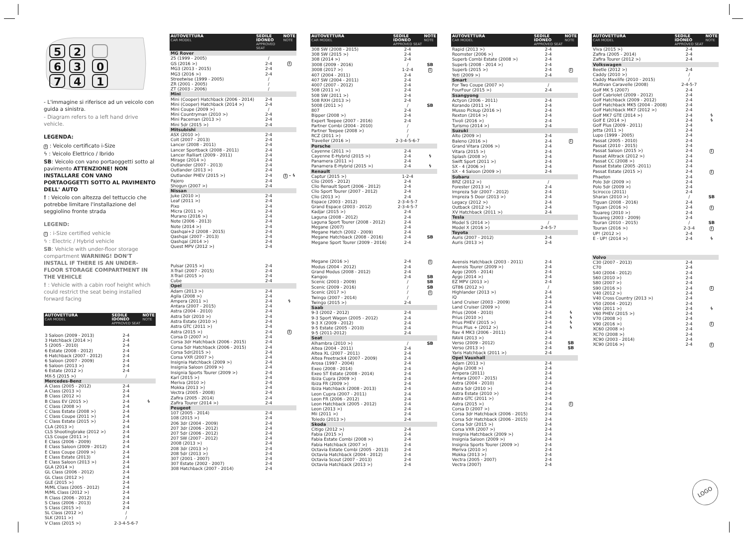LOGO
5
2
6
3
0
7
4
1
- L'immagine si riferisce ad un veicolo con guida a sinistra.
- Diagram refers to a left hand drive vehicle.
LEGENDA:
i : Veicolo certificato i-Size
ϟ : Veicolo Elettrico / Ibrido
SB: Veicolo con vano portaoggetti sotto al pavimento ATTENZIONE! NON INSTALLARE CON VANO PORTAOGGETTI SOTTO AL PAVIMENTO DELL' AUTO
! : Veicolo con altezza del tettuccio che potrebbe limitare l'installazione del seggiolino fronte strada
LEGEND:
i : i-Size certified vehicle
ϟ : Electric / Hybrid vehicle
SB: Vehicle with under-floor storage compartment WARNING! DON'T INSTALL IF THERE IS AN UNDER-FLOOR STORAGE COMPARTMENT IN THE VEHICLE
! : Vehicle with a cabin roof height which could restrict the seat being installed forward facing
| AUTOVETTURA CAR MODEL | SEDILE IDONEO APPROVED SEAT | NOTE NOTE |
| --- | --- | --- |
| 3 Saloon (2009 - 2013) | 2-4 | |
| 3 Hatchback (2014 >) | 2-4 | |
| 5 (2005 - 2010) | 2-4 | |
| 6 Estate (2008 - 2012) | 2-4 | |
| 6 Hatchback (2007 - 2012) | 2-4 | |
| 6 Saloon (2007 - 2009) | 2-4 | |
| 6 Saloon (2013 >) | 2-4 | |
| 6 Estate (2012 >) | 2-4 | |
| MX-5 (2015 >) | / | |
| Mercedes-Benz | | |
| A Class (2005 - 2012) | 2-4 | |
| A Class (2013 >) | 2-4 | |
| B Class (2012 >) | 2-4 | |
| B Class EV (2015 >) | 2-4 | ϟ |
| C Class (2008 >) | 2-4 | |
| C Class Estate (2008 >) | 2-4 | |
| C Class Coupe (2011 >) | 2-4 | |
| C Class Estate (2015 >) | 2-4 | |
| CLA (2013 >) | 2-4 | |
| CLS Shootingbrake (2012 >) | 2-4 | |
| CLS Coupe (2011 >) | 2-4 | |
| E Class (2006 - 2009) | 2-4 | |
| E Class Saloon (2009 - 2012) | 2-4 | |
| E Class Coupe (2009 >) | 2-4 | |
| E Class Estate (2013) | 2-4 | |
| E Class Saloon (2013 >) | 2-4 | |
| GLA (2014 >) | 2-4 | |
| GL Class (2006 - 2012) | 2-4 | |
| GL Class (2012 >) | 2-4 | |
| GLE (2015 >) | 2-4 | |
| M/ML Class (2005 - 2012) | 2-4 | |
| M/ML Class (2012 >) | 2-4 | |
| R Class (2006 - 2012) | 2-4 | |
| S Class (2006 - 2013) | 2-4 | |
| S Class (2015 >) | 2-4 | |
| SL Class (2012 >) | / | |
| SLK (2011 >) | / | |
| V Class (2015 >) | 2-3-4-5-6-7 | |
| AUTOVETTURA CAR MODEL | SEDILE IDONEO APPROVED SEAT | NOTE NOTE |
| --- | --- | --- |
| MG Rover | | |
| 25 (1999 - 2005) | / | |
| GS (2016 >) | 2-4 | i |
| MG3 (2013 - 2015) | 2-4 | |
| MG3 (2016 >) | 2-4 | |
| Streetwise (1999 - 2005) | / | |
| ZR (2001 - 2005) | / | |
| ZT (2003 - 2006) | / | |
| Mini | | |
| Mini (Cooper) Hatchback (2006 - 2014) | 2-4 | |
| Mini (Cooper) Hatchback (2014 >) | 2-4 | |
| Mini Coupe (2009 >) | / | |
| Mini Countryman (2010 >) | 2-4 | |
| Mini Paceman (2013 >) | 2-4 | |
| Mini 5dr (2015 >) | 2-4 | |
| Mitsubishi | | |
| ASX (2010 >) | 2-4 | |
| Colt (2007 - 2013) | 2-4 | |
| Lancer (2008 - 2011) | 2-4 | |
| Lancer Sportback (2008 - 2011) | 2-4 | |
| Lancer Ralliart (2009 - 2011) | 2-4 | |
| Mirage (2014 >) | 2-4 | |
| Outlander (2007 - 2013) | 2-4 | |
| Outlander (2013 >) | 2-4 | |
| Outlander PHEV (2015 >) | 2-4 | i - ϟ |
| Pajero | 2-4 | |
| Shogun (2007 >) | 2-4 | |
| Nissan | | |
| Juke (2010 >) | 2-4 | |
| Leaf (2011 >) | 2-4 | |
| Pixo | 2-4 | |
| Micra (2011 >) | 2-4 | |
| Murano (2016 >) | 2-4 | |
| Note (2006 - 2013) | 2-4 | |
| Note (2014 >) | 2-4 | |
| Qashqai+2 (2008 - 2015) | 2-4 | |
| Qashqai (2007 - 2013) | 2-4 | |
| Qashqai (2014 >) | 2-4 | |
| Quest MPV (2012 >) | 2-4 | |
| Pulsar (2015 >) | 2-4 | |
| X-Trail (2007 - 2015) | 2-4 | |
| X-Trail (2015 >) | 2-4 | |
| Cube | 2-4 | |
| Opel | | |
| Adam (2013 >) | 2-4 | |
| Agila (2008 >) | 2-4 | |
| Ampera (2011 >) | 2-4 | ϟ |
| Antara (2007 - 2015) | 2-4 | |
| Astra (2004 - 2010) | 2-4 | |
| Astra 5dr (2010 >) | 2-4 | |
| Astra Estate (2010 >) | 2-4 | |
| Astra GTC (2011 >) | 2-4 | |
| Astra (2015 >) | 2-4 | i |
| Corsa D (2007 >) | 2-4 | |
| Corsa 3dr Hatchback (2006 - 2015) | 2-4 | |
| Corsa 5dr Hatchback (2006 - 2015) | 2-4 | |
| Corsa 5dr(2015 >) | 2-4 | |
| Corsa VXR (2007 >) | 2-4 | |
| Insignia Hatchback (2009 >) | 2-4 | |
| Insignia Saloon (2009 >) | 2-4 | |
| Insignia Sports Tourer (2009 >) | 2-4 | |
| Karl (2015 >) | 2-4 | |
| Meriva (2010 >) | 2-4 | |
| Mokka (2013 >) | 2-4 | |
| Vectra (2005 - 2008) | 2-4 | |
| Zafira (2005 - 2014) | 2-4 | |
| Zafira Tourer (2014 >) | 2-4 | |
| Peugeot | | |
| 107 (2005 - 2014) | 2-4 | |
| 108 (2015 >) | 2-4 | |
| 206 3dr (2004 - 2009) | 2-4 | |
| 207 3dr (2006 - 2012) | 2-4 | |
| 207 5dr (2006 - 2012) | 2-4 | |
| 207 SW (2007 - 2012) | 2-4 | |
| 2008 (2013 >) | 2-4 | |
| 208 3dr (2013 >) | 2-4 | |
| 208 5dr (2013 >) | 2-4 | |
| 307 (2001 - 2007) | 2-4 | |
| 307 Estate (2002 - 2007) | 2-4 | |
| 308 Hatchback (2007 - 2014) | 2-4 | |
| AUTOVETTURA CAR MODEL | SEDILE IDONEO APPROVED SEAT | NOTE NOTE |
| --- | --- | --- |
| 308 SW (2008 - 2015) | 2-4 | |
| 308 SW (2015 >) | 2-4 | |
| 308 (2014 >) | 2-4 | |
| 3008 (2009 - 2016) | / | SB |
| 3008 (2017 >) | 1-2-4 | i |
| 407 (2004 - 2011) | 2-4 | |
| 407 SW (2004 - 2011) | 2-4 | |
| 4007 (2007 - 2012) | 2-4 | |
| 508 (2011 >) | 2-4 | |
| 508 SW (2011 >) | 2-4 | |
| 508 RXH (2013 >) | 2-4 | |
| 5008 (2011 >) | / | SB |
| 807 | 2-4 | |
| Bipper (2008 >) | 2-4 | |
| Expert Teepee (2007 - 2016) | 2-4 | |
| Partner Combi (2004 - 2010) | / | |
| Partner Teepee (2008 >) | / | |
| RCZ (2011 >) | / | |
| Traveller (2016 >) | 2-3-4-5-6-7 | |
| Porsche | | |
| Cayenne (2011 >) | 2-4 | |
| Cayenne E-Hybrid (2015 >) | 2-4 | ϟ |
| Panamera (2011 >) | 2-4 | |
| Panamera E-Hybrid (2015 >) | 2-4 | ϟ |
| Renault | | |
| Captur (2015 >) | 1-2-4 | |
| Clio (2005 - 2012) | 2-4 | |
| Clio Renault Sport (2006 - 2012) | 2-4 | |
| Clio Sport Tourer (2007 - 2012) | 2-4 | |
| Clio (2013 >) | 2-4 | |
| Espace (2003 - 2012) | 2-3-4-5-7 | |
| Grand Espace (2003 - 2012) | 2-3-4-5-7 | |
| Kadjar (2015 >) | 2-4 | |
| Laguna (2008 - 2012) | 2-4 | |
| Laguna Sport Tourer (2008 - 2012) | 2-4 | |
| Megane (2007) | 2-4 | |
| Megane Hatch (2002 - 2009) | 2-4 | |
| Megane Hatchback (2008 - 2016) | 2-4 | SB |
| Megane Sport Tourer (2009 - 2016) | 2-4 | |
| Megane (2016 >) | 2-4 | i |
| Modus (2004 - 2012) | 2-4 | |
| Grand Modus (2008 - 2012) | 2-4 | |
| Kangoo | 2-4 | SB |
| Scenic (2003 - 2009) | / | SB |
| Scenic (2009 - 2016) | / | SB |
| Scenic (2017 >) | / | i |
| Twingo (2007 - 2014) | / | |
| Twingo (2015 >) | 2-4 | |
| Saab | | |
| 9-3 (2002 - 2012) | 2-4 | |
| 9-3 Sport Wagon (2005 - 2012) | 2-4 | |
| 9-3 X (2009 - 2012) | 2-4 | |
| 9-5 Estate (2005 - 2010) | 2-4 | |
| 9-5 (2011-2012) | 2-4 | |
| Seat | | |
| Alhambra (2010 >) | / | SB |
| Altea (2004 - 2011) | 2-4 | |
| Altea XL (2007 - 2011) | 2-4 | |
| Altea Freetrack4 (2007 - 2009) | 2-4 | |
| Arosa (1997 - 2004) | 2-4 | |
| Exeo (2008 - 2014) | 2-4 | |
| Exeo ST Estate (2008 - 2014) | 2-4 | |
| Ibiza Cupra (2009 >) | 2-4 | |
| Ibiza FR (2009 >) | 2-4 | |
| Ibiza Hatchback (2008 - 2013) | 2-4 | |
| Leon Cupra (2007 - 2011) | 2-4 | |
| Leon FR (2006 - 2012) | 2-4 | |
| Leon Hatchback (2005 - 2012) | 2-4 | |
| Leon (2013 >) | 2-4 | |
| Mii (2011 >) | 2-4 | |
| Toledo (2013 >) | 2-4 | |
| Skoda | | |
| Citigo (2012 >) | 2-4 | |
| Fabia (2015 >) | 2-4 | |
| Fabia Estate Combi (2008 >) | 2-4 | |
| Fabia Hatchback (2007 >) | 2-4 | |
| Octavia Estate Combi (2005 - 2013) | 2-4 | |
| Octavia Hatchback (2004 - 2012) | 2-4 | |
| Octavia Scout (2007 - 2013) | 2-4 | |
| Octavia Hatchback (2013 >) | 2-4 | |
| AUTOVETTURA CAR MODEL | SEDILE IDONEO APPROVED SEAT | NOTE NOTE |
| --- | --- | --- |
| Rapid (2013 >) | 2-4 | |
| Roomster (2006 >) | 2-4 | |
| Superb Combi Estate (2008 >) | 2-4 | |
| Superb (2008 - 2014 >) | 2-4 | |
| Superb (2015 >) | 2-4 | i |
| Yeti (2009 >) | 2-4 | |
| Smart | | |
| For Two Coupe (2007 >) | / | |
| FourFour (2015 >) | 2-4 | |
| Ssangyong | | |
| Actyon (2006 - 2011) | 2-4 | |
| Korando (2011 >) | 2-4 | |
| Musso Pickup (2016 >) | 2-4 | |
| Rexton (2014 >) | 2-4 | |
| Tivoli (2016 >) | 2-4 | |
| Turismo (2014 >) | 2-4 | |
| Suzuki | | |
| Alto (2009 >) | 2-4 | |
| Baleno (2016 >) | 2-4 | i |
| Grand Vitara (2006 >) | 2-4 | |
| Vitara (2015 >) | 2-4 | |
| Splash (2008 >) | 2-4 | |
| Swift Sport (2011 >) | 2-4 | |
| SX - 4 (2006 >) | 2-4 | |
| SX - 4 Saloon (2009 >) | 2-4 | |
| Subaru | | |
| BRZ (2012 >) | / | |
| Forester (2013 >) | 2-4 | |
| Impreza 5dr (2007 - 2012) | 2-4 | |
| Impreza 5 Door (2013 >) | 2-4 | |
| Legacy (2012 >) | 2-4 | |
| Outback (2012 >) | 2-4 | |
| XV Hatchback (2011 >) | 2-4 | |
| Tesla | | |
| Model S (2014 >) | / | |
| Model X (2016 >) | 2-4-5-7 | |
| Toyota | | |
| Auris (2007 - 2012) | 2-4 | |
| Auris (2013 >) | 2-4 | |
| Avensis Hatchback (2003 - 2011) | 2-4 | |
| Avensis Tourer (2009 >) | 2-4 | |
| Aygo (2005 - 2014) | 2-4 | |
| Aygo (2014 >) | 2-4 | |
| EZ MPV (2013 >) | 2-4 | |
| GT86 (2012 >) | / | |
| Highlander (2013 >) | 2-4 | |
| iQ | 2-4 | |
| Land Cruiser (2003 - 2009) | 2-4 | |
| Land Cruiser (2009 >) | 2-4 | |
| Prius (2004 - 2010) | 2-4 | ϟ |
| Prius (2010 >) | 2-4 | ϟ |
| Prius PHEV (2015 >) | 2-4 | ϟ |
| Prius Plus + (2012 >) | 2-4 | ϟ |
| Rav 4 MK3 (2006 - 2011) | 2-4 | |
| RAV4 (2013 >) | 2-4 | |
| Verso (2009 - 2012) | 2-4 | SB |
| Verso (2013 >) | 2-4 | SB |
| Yaris Hatchback (2011 >) | 2-4 | |
| Opel Vauxhall | | |
| Adam (2013 >) | 2-4 | |
| Agila (2008 >) | 2-4 | |
| Ampera (2011) | 2-4 | |
| Antara (2007 - 2015) | 2-4 | |
| Astra (2004 - 2010) | 2-4 | |
| Astra 5dr (2010 >) | 2-4 | |
| Astra Estate (2010 >) | 2-4 | |
| Astra GTC (2011 >) | 2-4 | |
| Astra (2015 >) | 2-4 | i |
| Corsa D (2007 >) | 2-4 | |
| Corsa 3dr Hatchback (2006 - 2015) | 2-4 | |
| Corsa 5dr Hatchback (2006 - 2015) | 2-4 | |
| Corsa 5dr (2015 >) | 2-4 | |
| Corsa VXR (2007 >) | 2-4 | |
| Insignia Hatchback (2009 >) | 2-4 | |
| Insignia Saloon (2009 >) | 2-4 | |
| Insignia Sports Tourer (2009 >) | 2-4 | |
| Meriva (2010 >) | 2-4 | |
| Mokka (2013 >) | 2-4 | |
| Vectra (2005 - 2007) | 2-4 | |
| Vectra (2007) | 2-4 | |
| AUTOVETTURA CAR MODEL | SEDILE IDONEO APPROVED SEAT | NOTE NOTE |
| --- | --- | --- |
| Viva (2015 >) | 2-4 | |
| Zafira (2005 - 2014) | 2-4 | |
| Zafira Tourer (2012 >) | 2-4 | |
| Volkswagen | | |
| Beetle (2012 >) | 2-4 | |
| Caddy (2010 >) | / | |
| Caddy Maxilife (2010 - 2015) | / | |
| Multivan Caravelle (2008) | 2-4-5-7 | |
| Golf MK 5 (2007) | 2-4 | |
| Golf Cabriolet (2009 - 2012) | 2-4 | |
| Golf Hatchback (2009 - 2012) | 2-4 | |
| Golf Hatchback MK5 (2004 - 2008) | 2-4 | |
| Golf Hatchback MK7 (2012 >) | 2-4 | |
| Golf MK7 GTE (2014 >) | 2-4 | ϟ |
| Golf E (2014 >) | 2-4 | ϟ |
| Golf Plus (2009 - 2011) | 2-4 | |
| Jetta (2011 >) | 2-4 | |
| Lupo (1999 - 2005) | 2-4 | |
| Passat (2005 - 2010) | 2-4 | |
| Passat (2010 - 2015) | 2-4 | |
| Passat Saloon (2015 >) | 2-4 | i |
| Passat Alltrack (2012 >) | 2-4 | |
| Passat CC (2008 >) | 2-4 | |
| Passat Estate (2005 -2011) | 2-4 | |
| Passat Estate (2015 >) | 2-4 | i |
| Phaeton | 2-4 | |
| Polo 3dr (2009 >) | 2-4 | |
| Polo 5dr (2009 >) | 2-4 | |
| Scirocco (2011) | 2-4 | |
| Sharan (2010 >) | / | SB |
| Tiguan (2008 - 2016) | 2-4 | |
| Tiguan (2016 >) | 2-4 | i |
| Touareg (2010 >) | 2-4 | |
| Touareg (2003 - 2009) | 2-4 | |
| Touran (2010 - 2015) | / | SB |
| Touran (2016 >) | 2-3-4 | i |
| UP! (2012 >) | 2-4 | |
| E - UP! (2014 >) | 2-4 | ϟ |
| Volvo | | |
| C30 (2007 - 2013) | 2-4 | |
| C70 | 2-4 | |
| S40 (2004 - 2012) | 2-4 | |
| S60 (2010 >) | 2-4 | |
| S80 (2007 >) | 2-4 | |
| S90 (2016 >) | 2-4 | i |
| V40 (2012 >) | 2-4 | |
| V40 Cross Country (2013 >) | 2-4 | |
| V50 (2004 - 2012) | 2-4 | |
| V60 (2011 >) | 2-4 | ϟ |
| V60 PHEV (2015 >) | 2-4 | |
| V70 (2008 >) | 2-4 | |
| V90 (2016 >) | 2-4 | i |
| XC60 (2008 >) | 2-4 | |
| XC70 (2008 >) | 2-4 | |
| XC90 (2003 - 2014) | 2-4 | |
| XC90 (2016 >) | 2-4 | i |